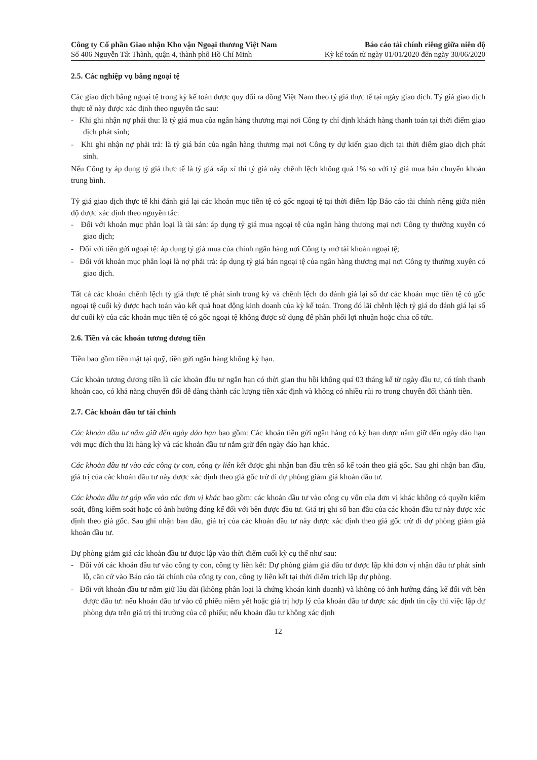Công ty Cổ phần Giao nhận Kho vận Ngoại thương Việt Nam
Số 406 Nguyễn Tất Thành, quận 4, thành phố Hồ Chí Minh
Báo cáo tài chính riêng giữa niên độ
Kỳ kế toán từ ngày 01/01/2020 đến ngày 30/06/2020
2.5. Các nghiệp vụ bằng ngoại tệ
Các giao dịch bằng ngoại tệ trong kỳ kế toán được quy đổi ra đồng Việt Nam theo tỷ giá thực tế tại ngày giao dịch. Tỷ giá giao dịch thực tế này được xác định theo nguyên tắc sau:
- Khi ghi nhận nợ phải thu: là tỷ giá mua của ngân hàng thương mại nơi Công ty chỉ định khách hàng thanh toán tại thời điểm giao dịch phát sinh;
- Khi ghi nhận nợ phải trả: là tỷ giá bán của ngân hàng thương mại nơi Công ty dự kiến giao dịch tại thời điểm giao dịch phát sinh.
Nếu Công ty áp dụng tỷ giá thực tế là tỷ giá xấp xỉ thì tỷ giá này chênh lệch không quá 1% so với tỷ giá mua bán chuyển khoản trung bình.
Tỷ giá giao dịch thực tế khi đánh giá lại các khoản mục tiền tệ có gốc ngoại tệ tại thời điểm lập Báo cáo tài chính riêng giữa niên độ được xác định theo nguyên tắc:
- Đối với khoản mục phân loại là tài sản: áp dụng tỷ giá mua ngoại tệ của ngân hàng thương mại nơi Công ty thường xuyên có giao dịch;
- Đối với tiền gửi ngoại tệ: áp dụng tỷ giá mua của chính ngân hàng nơi Công ty mở tài khoản ngoại tệ;
- Đối với khoản mục phân loại là nợ phải trả: áp dụng tỷ giá bán ngoại tệ của ngân hàng thương mại nơi Công ty thường xuyên có giao dịch.
Tất cả các khoản chênh lệch tỷ giá thực tế phát sinh trong kỳ và chênh lệch do đánh giá lại số dư các khoản mục tiền tệ có gốc ngoại tệ cuối kỳ được hạch toán vào kết quả hoạt động kinh doanh của kỳ kế toán. Trong đó lãi chênh lệch tỷ giá do đánh giá lại số dư cuối kỳ của các khoản mục tiền tệ có gốc ngoại tệ không được sử dụng để phân phối lợi nhuận hoặc chia cổ tức.
2.6. Tiền và các khoản tương đương tiền
Tiền bao gồm tiền mặt tại quỹ, tiền gửi ngân hàng không kỳ hạn.
Các khoản tương đương tiền là các khoản đầu tư ngắn hạn có thời gian thu hồi không quá 03 tháng kể từ ngày đầu tư, có tính thanh khoản cao, có khả năng chuyển đổi dễ dàng thành các lượng tiền xác định và không có nhiều rủi ro trong chuyển đổi thành tiền.
2.7. Các khoản đầu tư tài chính
Các khoản đầu tư nắm giữ đến ngày đáo hạn bao gồm: Các khoản tiền gửi ngân hàng có kỳ hạn được nắm giữ đến ngày đáo hạn với mục đích thu lãi hàng kỳ và các khoản đầu tư nắm giữ đến ngày đáo hạn khác.
Các khoản đầu tư vào các công ty con, công ty liên kết được ghi nhận ban đầu trên sổ kế toán theo giá gốc. Sau ghi nhận ban đầu, giá trị của các khoản đầu tư này được xác định theo giá gốc trừ đi dự phòng giảm giá khoản đầu tư.
Các khoản đầu tư góp vốn vào các đơn vị khác bao gồm: các khoản đầu tư vào công cụ vốn của đơn vị khác không có quyền kiểm soát, đồng kiểm soát hoặc có ảnh hưởng đáng kể đối với bên được đầu tư. Giá trị ghi sổ ban đầu của các khoản đầu tư này được xác định theo giá gốc. Sau ghi nhận ban đầu, giá trị của các khoản đầu tư này được xác định theo giá gốc trừ đi dự phòng giảm giá khoản đầu tư.
Dự phòng giảm giá các khoản đầu tư được lập vào thời điểm cuối kỳ cụ thể như sau:
- Đối với các khoản đầu tư vào công ty con, công ty liên kết: Dự phòng giảm giá đầu tư được lập khi đơn vị nhận đầu tư phát sinh lỗ, căn cứ vào Báo cáo tài chính của công ty con, công ty liên kết tại thời điểm trích lập dự phòng.
- Đối với khoản đầu tư nắm giữ lâu dài (không phân loại là chứng khoán kinh doanh) và không có ảnh hưởng đáng kể đối với bên được đầu tư: nếu khoản đầu tư vào cổ phiếu niêm yết hoặc giá trị hợp lý của khoản đầu tư được xác định tin cậy thì việc lập dự phòng dựa trên giá trị thị trường của cổ phiếu; nếu khoản đầu tư không xác định
12